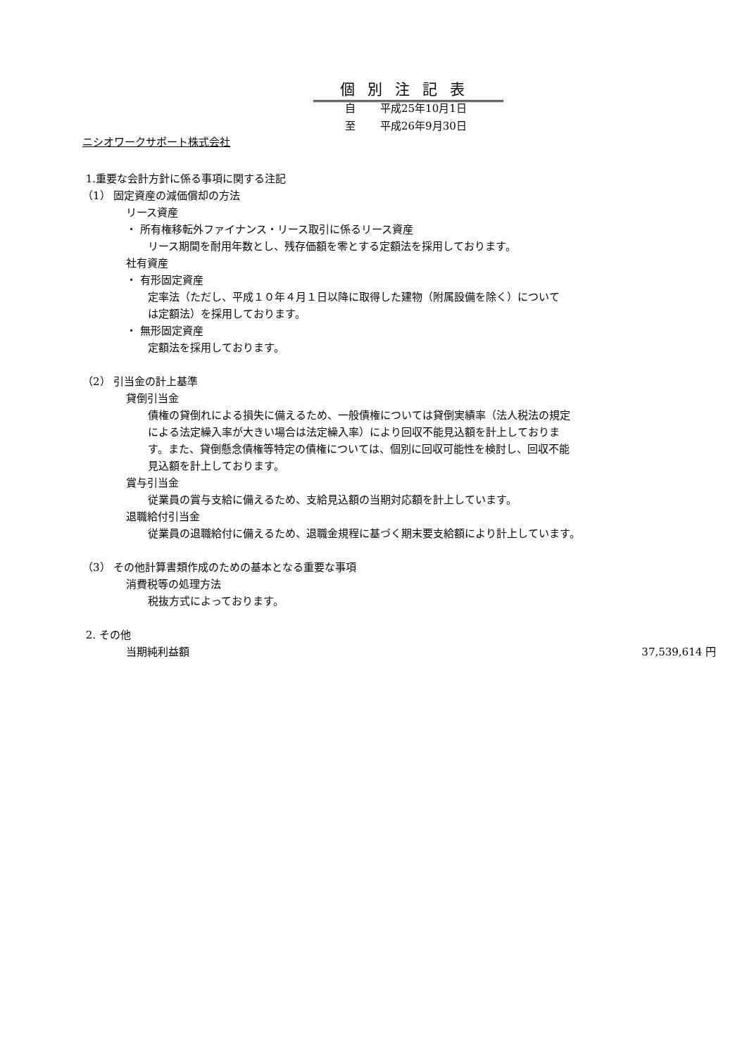個別注記表
自 平成25年10月1日
至 平成26年9月30日
ニシオワークサポート株式会社
1.重要な会計方針に係る事項に関する注記
（1） 固定資産の減価償却の方法
リース資産
・ 所有権移転外ファイナンス・リース取引に係るリース資産
リース期間を耐用年数とし、残存価額を零とする定額法を採用しております。
社有資産
・ 有形固定資産
定率法（ただし、平成１０年４月１日以降に取得した建物（附属設備を除く）について
は定額法）を採用しております。
・ 無形固定資産
定額法を採用しております。
（2） 引当金の計上基準
貸倒引当金
債権の貸倒れによる損失に備えるため、一般債権については貸倒実績率（法人税法の規定
による法定繰入率が大きい場合は法定繰入率）により回収不能見込額を計上しておりま
す。また、貸倒懸念債権等特定の債権については、個別に回収可能性を検討し、回収不能
見込額を計上しております。
賞与引当金
従業員の賞与支給に備えるため、支給見込額の当期対応額を計上しています。
退職給付引当金
従業員の退職給付に備えるため、退職金規程に基づく期末要支給額により計上しています。
（3） その他計算書類作成のための基本となる重要な事項
消費税等の処理方法
税抜方式によっております。
2. その他
当期純利益額 37,539,614 円